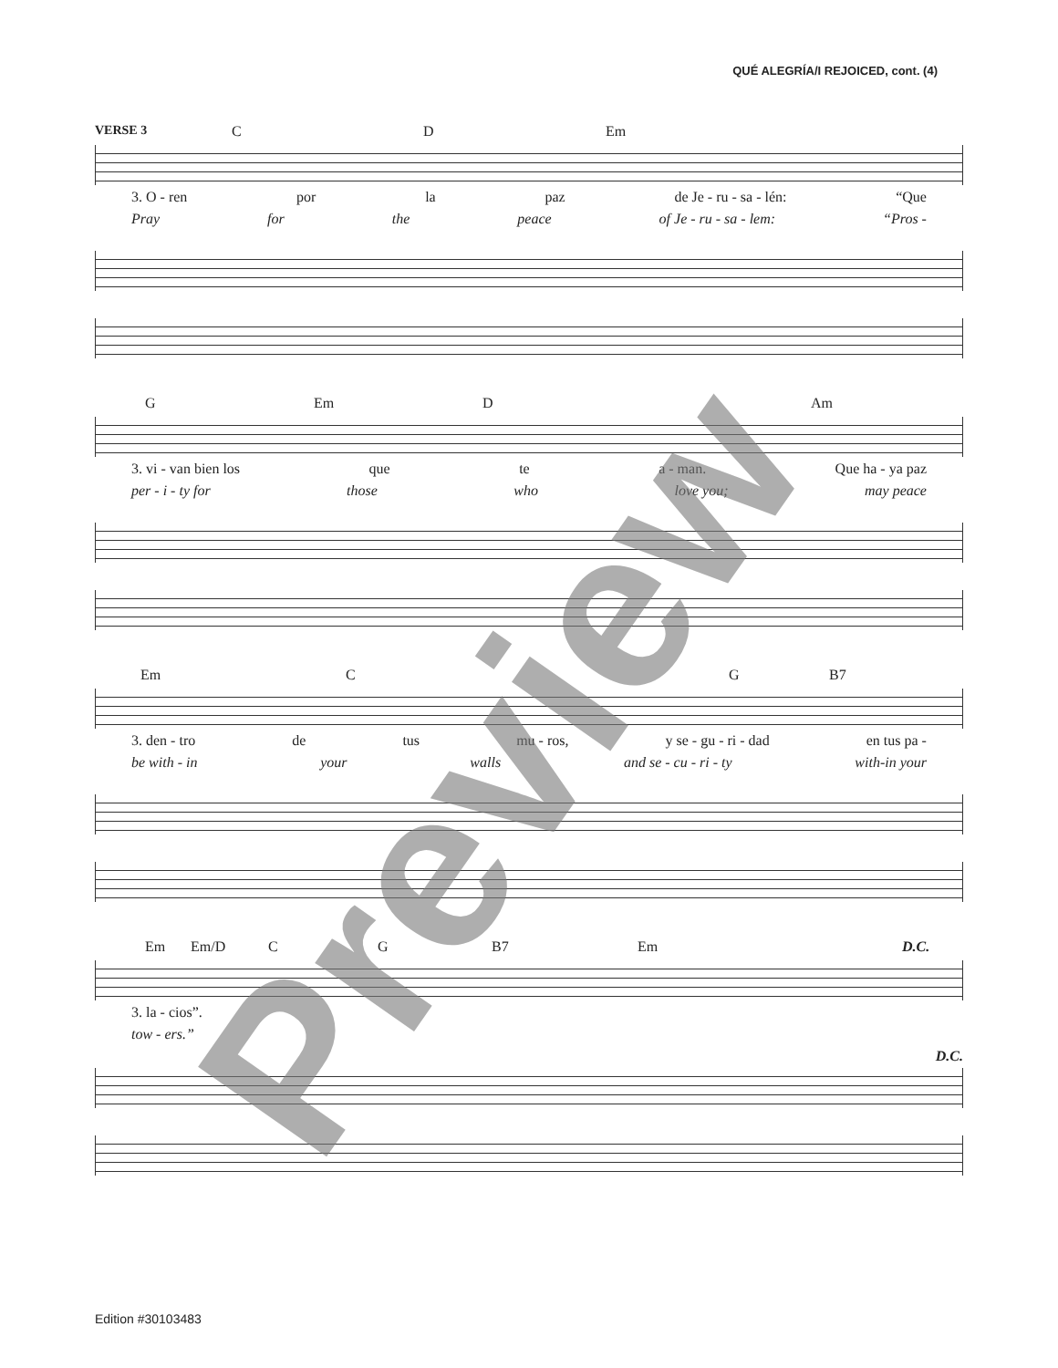QUÉ ALEGRÍA/I REJOICED, cont. (4)
VERSE 3 C D Em
3. O - ren por la paz de Je - ru - sa - lén: “Que
Pray for the peace of Je - ru - sa - lem: “Pros -
G Em D Am
3. vi - van bien los que te a - man. Que ha - ya paz
per - i - ty for those who love you; may peace
Em C G B7
3. den - tro de tus mu - ros, y se - gu - ri - dad en tus pa -
be with - in your walls and se - cu - ri - ty with-in your
Em Em/D C G B7 Em D.C.
3. la - cios”.
tow - ers.”
D.C.
Preview
Edition #30103483